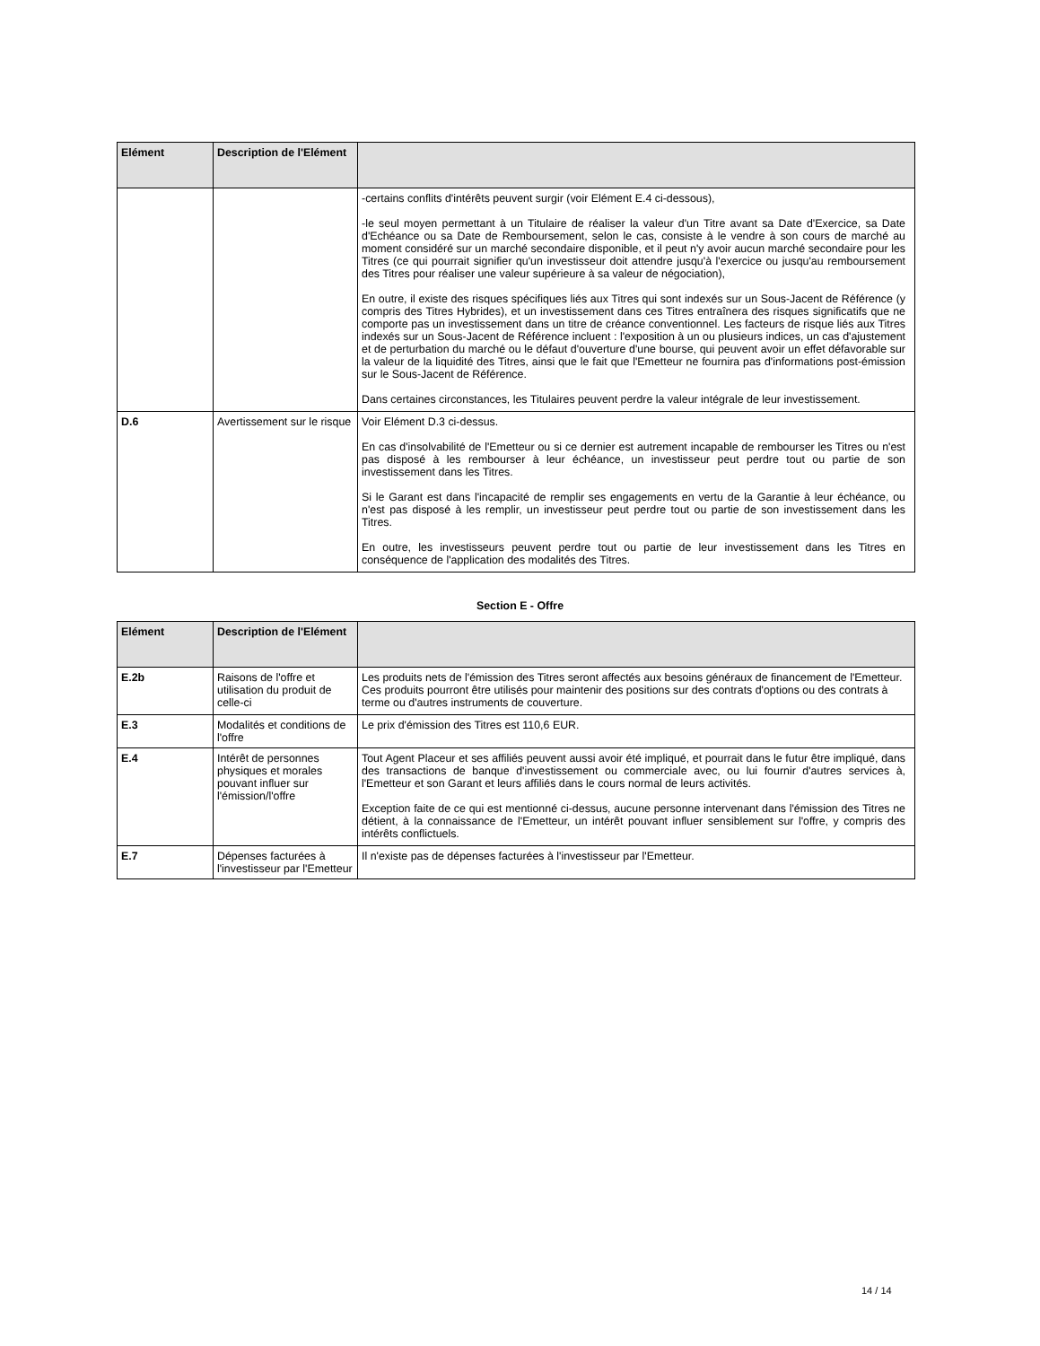| Elément | Description de l'Elément | |
| --- | --- | --- |
| | | -certains conflits d'intérêts peuvent surgir (voir Elément E.4 ci-dessous), -le seul moyen permettant à un Titulaire de réaliser la valeur d'un Titre avant sa Date d'Exercice, sa Date d'Echéance ou sa Date de Remboursement, selon le cas, consiste à le vendre à son cours de marché au moment considéré sur un marché secondaire disponible, et il peut n'y avoir aucun marché secondaire pour les Titres (ce qui pourrait signifier qu'un investisseur doit attendre jusqu'à l'exercice ou jusqu'au remboursement des Titres pour réaliser une valeur supérieure à sa valeur de négociation), En outre, il existe des risques spécifiques liés aux Titres qui sont indexés sur un Sous-Jacent de Référence (y compris des Titres Hybrides), et un investissement dans ces Titres entraînera des risques significatifs que ne comporte pas un investissement dans un titre de créance conventionnel. Les facteurs de risque liés aux Titres indexés sur un Sous-Jacent de Référence incluent : l'exposition à un ou plusieurs indices, un cas d'ajustement et de perturbation du marché ou le défaut d'ouverture d'une bourse, qui peuvent avoir un effet défavorable sur la valeur de la liquidité des Titres, ainsi que le fait que l'Emetteur ne fournira pas d'informations post-émission sur le Sous-Jacent de Référence. Dans certaines circonstances, les Titulaires peuvent perdre la valeur intégrale de leur investissement. |
| D.6 | Avertissement sur le risque | Voir Elément D.3 ci-dessus. En cas d'insolvabilité de l'Emetteur ou si ce dernier est autrement incapable de rembourser les Titres ou n'est pas disposé à les rembourser à leur échéance, un investisseur peut perdre tout ou partie de son investissement dans les Titres. Si le Garant est dans l'incapacité de remplir ses engagements en vertu de la Garantie à leur échéance, ou n'est pas disposé à les remplir, un investisseur peut perdre tout ou partie de son investissement dans les Titres. En outre, les investisseurs peuvent perdre tout ou partie de leur investissement dans les Titres en conséquence de l'application des modalités des Titres. |
Section E - Offre
| Elément | Description de l'Elément | |
| --- | --- | --- |
| E.2b | Raisons de l'offre et utilisation du produit de celle-ci | Les produits nets de l'émission des Titres seront affectés aux besoins généraux de financement de l'Emetteur. Ces produits pourront être utilisés pour maintenir des positions sur des contrats d'options ou des contrats à terme ou d'autres instruments de couverture. |
| E.3 | Modalités et conditions de l'offre | Le prix d'émission des Titres est 110,6 EUR. |
| E.4 | Intérêt de personnes physiques et morales pouvant influer sur l'émission/l'offre | Tout Agent Placeur et ses affiliés peuvent aussi avoir été impliqué, et pourrait dans le futur être impliqué, dans des transactions de banque d'investissement ou commerciale avec, ou lui fournir d'autres services à, l'Emetteur et son Garant et leurs affiliés dans le cours normal de leurs activités. Exception faite de ce qui est mentionné ci-dessus, aucune personne intervenant dans l'émission des Titres ne détient, à la connaissance de l'Emetteur, un intérêt pouvant influer sensiblement sur l'offre, y compris des intérêts conflictuels. |
| E.7 | Dépenses facturées à l'investisseur par l'Emetteur | Il n'existe pas de dépenses facturées à l'investisseur par l'Emetteur. |
14 / 14